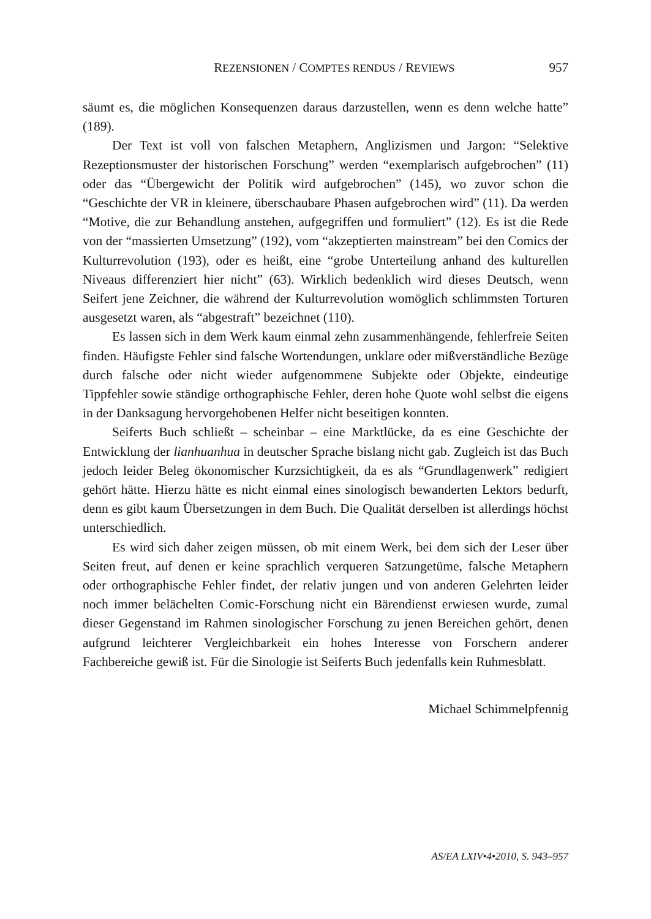REZENSIONEN / COMPTES RENDUS / REVIEWS 957
säumt es, die möglichen Konsequenzen daraus darzustellen, wenn es denn welche hatte” (189).
Der Text ist voll von falschen Metaphern, Anglizismen und Jargon: “Selektive Rezeptionsmuster der historischen Forschung” werden “exemplarisch aufgebrochen” (11) oder das “Übergewicht der Politik wird aufgebrochen” (145), wo zuvor schon die “Geschichte der VR in kleinere, überschaubare Phasen aufgebrochen wird” (11). Da werden “Motive, die zur Behandlung anstehen, aufgegriffen und formuliert” (12). Es ist die Rede von der “massierten Umsetzung” (192), vom “akzeptierten mainstream” bei den Comics der Kulturrevolution (193), oder es heißt, eine “grobe Unterteilung anhand des kulturellen Niveaus differenziert hier nicht” (63). Wirklich bedenklich wird dieses Deutsch, wenn Seifert jene Zeichner, die während der Kulturrevolution womöglich schlimmsten Torturen ausgesetzt waren, als “abgestraft” bezeichnet (110).
Es lassen sich in dem Werk kaum einmal zehn zusammenhängende, fehlerfreie Seiten finden. Häufigste Fehler sind falsche Wortendungen, unklare oder mißverständliche Bezüge durch falsche oder nicht wieder aufgenommene Subjekte oder Objekte, eindeutige Tippfehler sowie ständige orthographische Fehler, deren hohe Quote wohl selbst die eigens in der Danksagung hervorgehobenen Helfer nicht beseitigen konnten.
Seiferts Buch schließt – scheinbar – eine Marktlücke, da es eine Geschichte der Entwicklung der lianhuanhua in deutscher Sprache bislang nicht gab. Zugleich ist das Buch jedoch leider Beleg ökonomischer Kurzsichtigkeit, da es als “Grundlagenwerk” redigiert gehört hätte. Hierzu hätte es nicht einmal eines sinologisch bewanderten Lektors bedurft, denn es gibt kaum Übersetzungen in dem Buch. Die Qualität derselben ist allerdings höchst unterschiedlich.
Es wird sich daher zeigen müssen, ob mit einem Werk, bei dem sich der Leser über Seiten freut, auf denen er keine sprachlich verqueren Satzungetüme, falsche Metaphern oder orthographische Fehler findet, der relativ jungen und von anderen Gelehrten leider noch immer belächelten Comic-Forschung nicht ein Bärendienst erwiesen wurde, zumal dieser Gegenstand im Rahmen sinologischer Forschung zu jenen Bereichen gehört, denen aufgrund leichterer Vergleichbarkeit ein hohes Interesse von Forschern anderer Fachbereiche gewiß ist. Für die Sinologie ist Seiferts Buch jedenfalls kein Ruhmesblatt.
Michael Schimmelpfennig
AS/EA LXIV•4•2010, S. 943–957